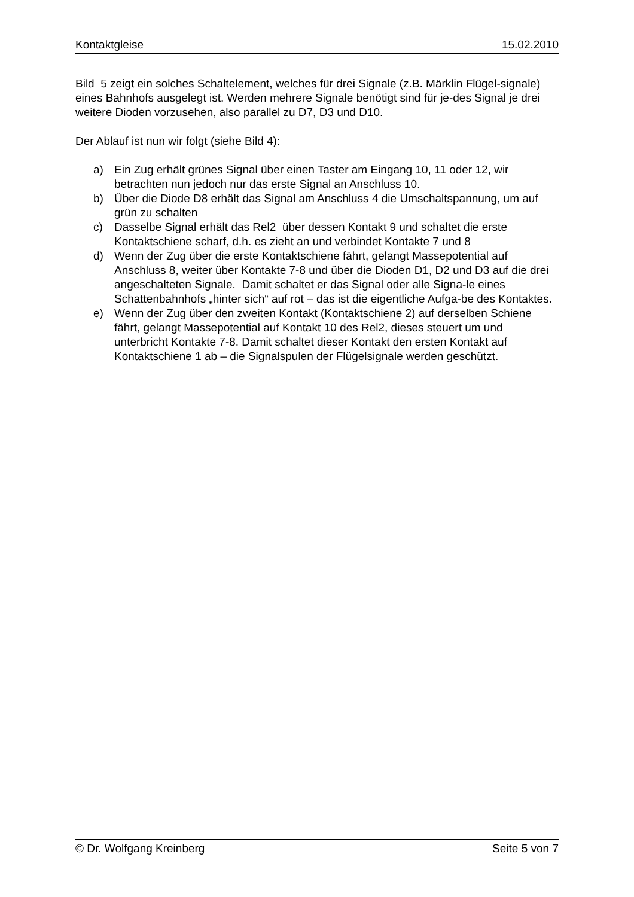Kontaktgleise 15.02.2010
Bild 5 zeigt ein solches Schaltelement, welches für drei Signale (z.B. Märklin Flügel-signale) eines Bahnhofs ausgelegt ist. Werden mehrere Signale benötigt sind für je-des Signal je drei weitere Dioden vorzusehen, also parallel zu D7, D3 und D10.
Der Ablauf ist nun wir folgt (siehe Bild 4):
a) Ein Zug erhält grünes Signal über einen Taster am Eingang 10, 11 oder 12, wir betrachten nun jedoch nur das erste Signal an Anschluss 10.
b) Über die Diode D8 erhält das Signal am Anschluss 4 die Umschaltspannung, um auf grün zu schalten
c) Dasselbe Signal erhält das Rel2 über dessen Kontakt 9 und schaltet die erste Kontaktschiene scharf, d.h. es zieht an und verbindet Kontakte 7 und 8
d) Wenn der Zug über die erste Kontaktschiene fährt, gelangt Massepotential auf Anschluss 8, weiter über Kontakte 7-8 und über die Dioden D1, D2 und D3 auf die drei angeschalteten Signale. Damit schaltet er das Signal oder alle Signa-le eines Schattenbahnhofs „hinter sich“ auf rot – das ist die eigentliche Aufga-be des Kontaktes.
e) Wenn der Zug über den zweiten Kontakt (Kontaktschiene 2) auf derselben Schiene fährt, gelangt Massepotential auf Kontakt 10 des Rel2, dieses steuert um und unterbricht Kontakte 7-8. Damit schaltet dieser Kontakt den ersten Kontakt auf Kontaktschiene 1 ab – die Signalspulen der Flügelsignale werden geschützt.
© Dr. Wolfgang Kreinberg Seite 5 von 7